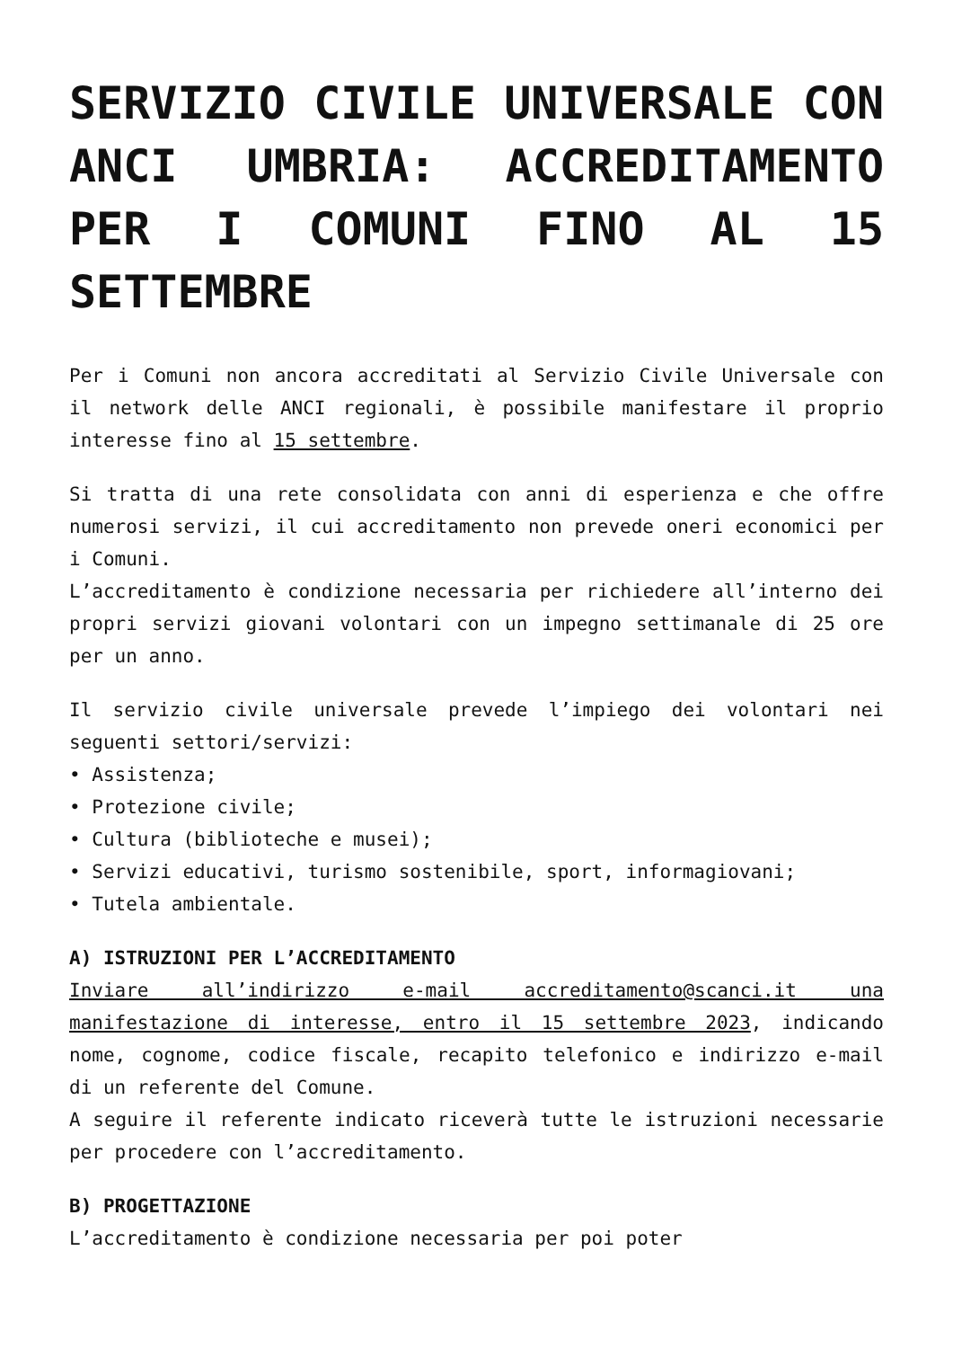SERVIZIO CIVILE UNIVERSALE CON ANCI UMBRIA: ACCREDITAMENTO PER I COMUNI FINO AL 15 SETTEMBRE
Per i Comuni non ancora accreditati al Servizio Civile Universale con il network delle ANCI regionali, è possibile manifestare il proprio interesse fino al 15 settembre.
Si tratta di una rete consolidata con anni di esperienza e che offre numerosi servizi, il cui accreditamento non prevede oneri economici per i Comuni.
L’accreditamento è condizione necessaria per richiedere all’interno dei propri servizi giovani volontari con un impegno settimanale di 25 ore per un anno.
Il servizio civile universale prevede l’impiego dei volontari nei seguenti settori/servizi:
• Assistenza;
• Protezione civile;
• Cultura (biblioteche e musei);
• Servizi educativi, turismo sostenibile, sport, informagiovani;
• Tutela ambientale.
A) ISTRUZIONI PER L’ACCREDITAMENTO
Inviare all’indirizzo e-mail accreditamento@scanci.it una manifestazione di interesse, entro il 15 settembre 2023, indicando nome, cognome, codice fiscale, recapito telefonico e indirizzo e-mail di un referente del Comune.
A seguire il referente indicato riceverà tutte le istruzioni necessarie per procedere con l’accreditamento.
B) PROGETTAZIONE
L’accreditamento è condizione necessaria per poi poter